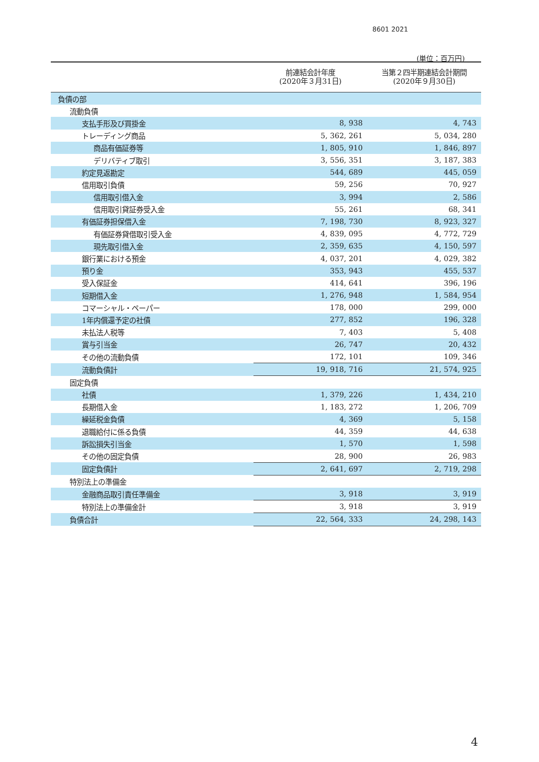8601 2021
(単位：百万円)
| | 前連結会計年度 (2020年３月31日) | 当第２四半期連結会計期間 (2020年９月30日) |
| --- | --- | --- |
| 負債の部 | | |
| 流動負債 | | |
| 支払手形及び買掛金 | 8, 938 | 4, 743 |
| トレーディング商品 | 5, 362, 261 | 5, 034, 280 |
| 商品有価証券等 | 1, 805, 910 | 1, 846, 897 |
| デリバティブ取引 | 3, 556, 351 | 3, 187, 383 |
| 約定見返勘定 | 544, 689 | 445, 059 |
| 信用取引負債 | 59, 256 | 70, 927 |
| 信用取引借入金 | 3, 994 | 2, 586 |
| 信用取引貸証券受入金 | 55, 261 | 68, 341 |
| 有価証券担保借入金 | 7, 198, 730 | 8, 923, 327 |
| 有価証券貸借取引受入金 | 4, 839, 095 | 4, 772, 729 |
| 現先取引借入金 | 2, 359, 635 | 4, 150, 597 |
| 銀行業における預金 | 4, 037, 201 | 4, 029, 382 |
| 預り金 | 353, 943 | 455, 537 |
| 受入保証金 | 414, 641 | 396, 196 |
| 短期借入金 | 1, 276, 948 | 1, 584, 954 |
| コマーシャル・ペーパー | 178, 000 | 299, 000 |
| 1年内償還予定の社債 | 277, 852 | 196, 328 |
| 未払法人税等 | 7, 403 | 5, 408 |
| 賞与引当金 | 26, 747 | 20, 432 |
| その他の流動負債 | 172, 101 | 109, 346 |
| 流動負債計 | 19, 918, 716 | 21, 574, 925 |
| 固定負債 | | |
| 社債 | 1, 379, 226 | 1, 434, 210 |
| 長期借入金 | 1, 183, 272 | 1, 206, 709 |
| 繰延税金負債 | 4, 369 | 5, 158 |
| 退職給付に係る負債 | 44, 359 | 44, 638 |
| 訴訟損失引当金 | 1, 570 | 1, 598 |
| その他の固定負債 | 28, 900 | 26, 983 |
| 固定負債計 | 2, 641, 697 | 2, 719, 298 |
| 特別法上の準備金 | | |
| 金融商品取引責任準備金 | 3, 918 | 3, 919 |
| 特別法上の準備金計 | 3, 918 | 3, 919 |
| 負債合計 | 22, 564, 333 | 24, 298, 143 |
4